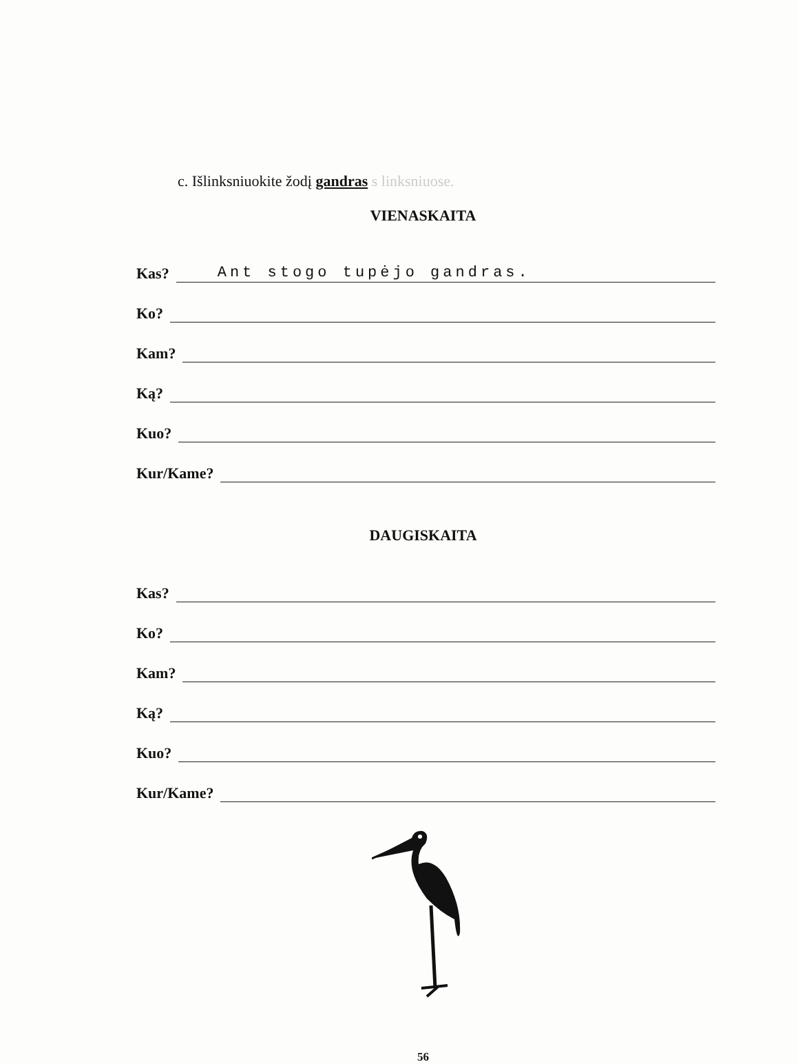c. Išlinksniuokite žodį gandras s linksniuose.
VIENASKAITA
Kas? Ant stogo tupėjo gandras.
Ko?
Kam?
Ką?
Kuo?
Kur/Kame?
DAUGISKAITA
Kas?
Ko?
Kam?
Ką?
Kuo?
Kur/Kame?
56